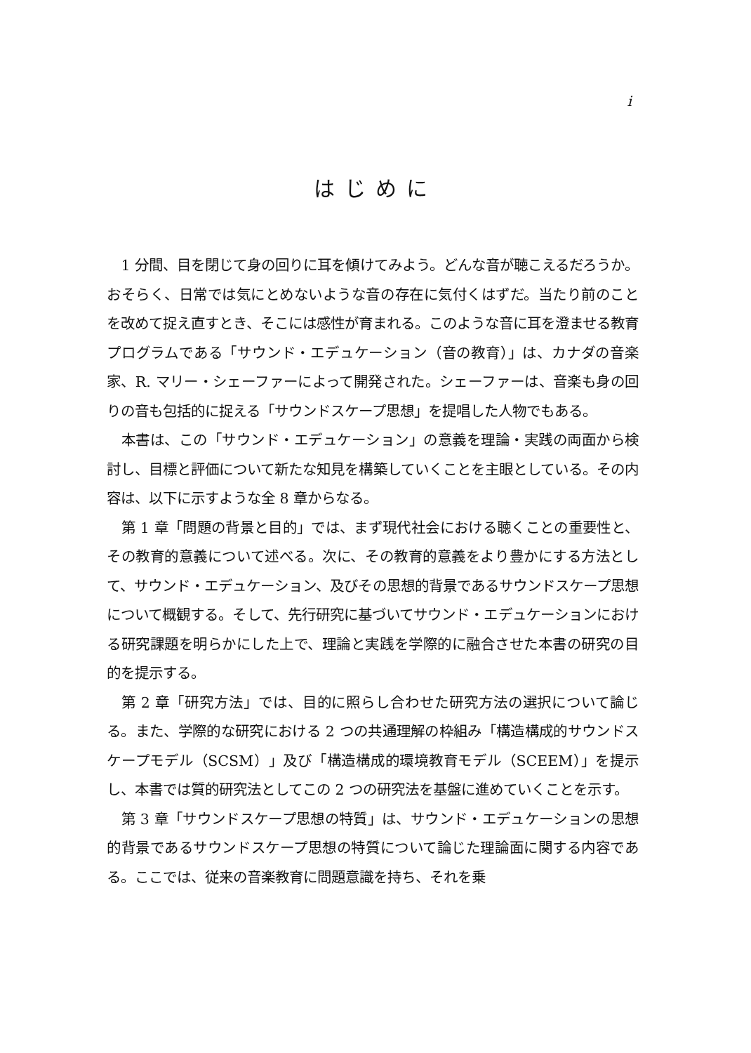i
はじめに
1 分間、目を閉じて身の回りに耳を傾けてみよう。どんな音が聴こえるだろうか。おそらく、日常では気にとめないような音の存在に気付くはずだ。当たり前のことを改めて捉え直すとき、そこには感性が育まれる。このような音に耳を澄ませる教育プログラムである「サウンド・エデュケーション（音の教育）」は、カナダの音楽家、R. マリー・シェーファーによって開発された。シェーファーは、音楽も身の回りの音も包括的に捉える「サウンドスケープ思想」を提唱した人物でもある。
本書は、この「サウンド・エデュケーション」の意義を理論・実践の両面から検討し、目標と評価について新たな知見を構築していくことを主眼としている。その内容は、以下に示すような全 8 章からなる。
第 1 章「問題の背景と目的」では、まず現代社会における聴くことの重要性と、その教育的意義について述べる。次に、その教育的意義をより豊かにする方法として、サウンド・エデュケーション、及びその思想的背景であるサウンドスケープ思想について概観する。そして、先行研究に基づいてサウンド・エデュケーションにおける研究課題を明らかにした上で、理論と実践を学際的に融合させた本書の研究の目的を提示する。
第 2 章「研究方法」では、目的に照らし合わせた研究方法の選択について論じる。また、学際的な研究における 2 つの共通理解の枠組み「構造構成的サウンドスケープモデル（SCSM）」及び「構造構成的環境教育モデル（SCEEM）」を提示し、本書では質的研究法としてこの 2 つの研究法を基盤に進めていくことを示す。
第 3 章「サウンドスケープ思想の特質」は、サウンド・エデュケーションの思想的背景であるサウンドスケープ思想の特質について論じた理論面に関する内容である。ここでは、従来の音楽教育に問題意識を持ち、それを乗